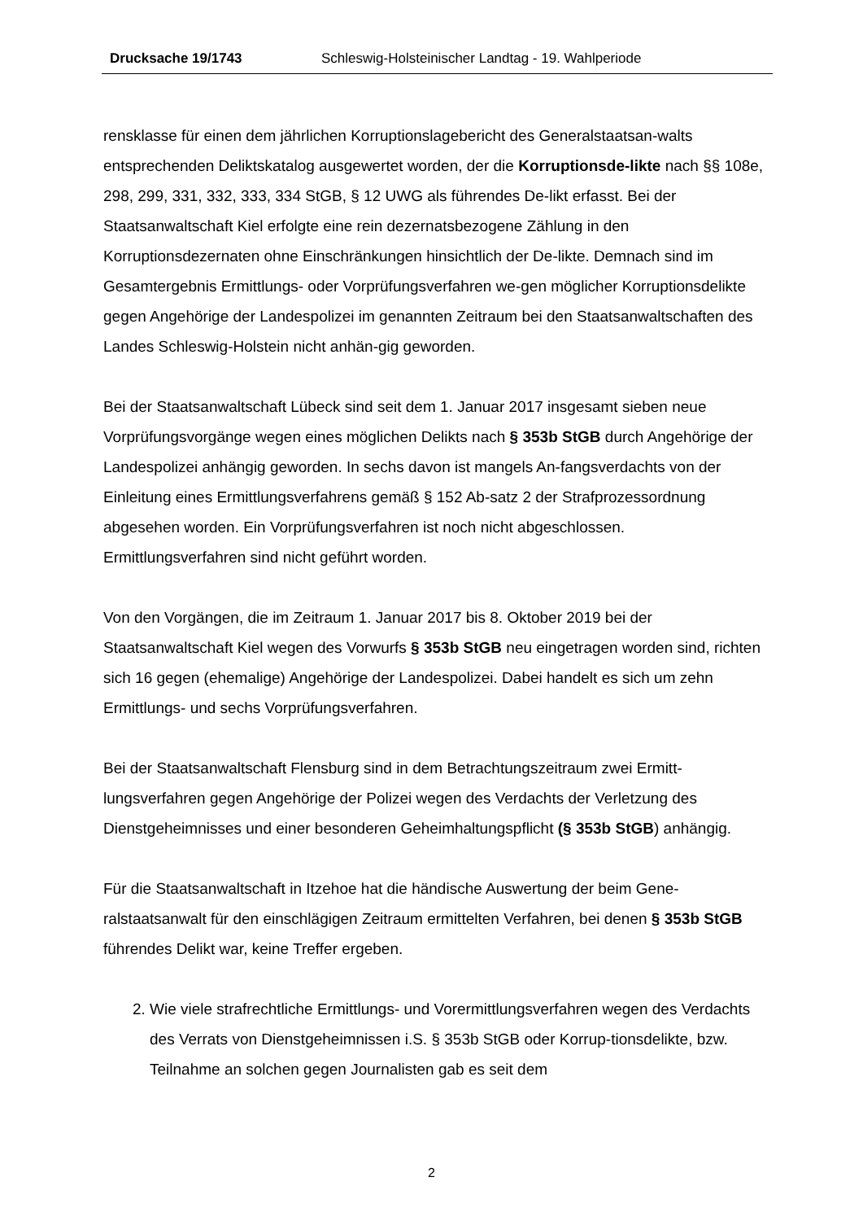Drucksache 19/1743 Schleswig-Holsteinischer Landtag - 19. Wahlperiode
rensklasse für einen dem jährlichen Korruptionslagebericht des Generalstaatsan-walts entsprechenden Deliktskatalog ausgewertet worden, der die Korruptionsde-likte nach §§ 108e, 298, 299, 331, 332, 333, 334 StGB, § 12 UWG als führendes De-likt erfasst. Bei der Staatsanwaltschaft Kiel erfolgte eine rein dezernatsbezogene Zählung in den Korruptionsdezernaten ohne Einschränkungen hinsichtlich der De-likte. Demnach sind im Gesamtergebnis Ermittlungs- oder Vorprüfungsverfahren we-gen möglicher Korruptionsdelikte gegen Angehörige der Landespolizei im genannten Zeitraum bei den Staatsanwaltschaften des Landes Schleswig-Holstein nicht anhän-gig geworden.
Bei der Staatsanwaltschaft Lübeck sind seit dem 1. Januar 2017 insgesamt sieben neue Vorprüfungsvorgänge wegen eines möglichen Delikts nach § 353b StGB durch Angehörige der Landespolizei anhängig geworden. In sechs davon ist mangels An-fangsverdachts von der Einleitung eines Ermittlungsverfahrens gemäß § 152 Ab-satz 2 der Strafprozessordnung abgesehen worden. Ein Vorprüfungsverfahren ist noch nicht abgeschlossen. Ermittlungsverfahren sind nicht geführt worden.
Von den Vorgängen, die im Zeitraum 1. Januar 2017 bis 8. Oktober 2019 bei der Staatsanwaltschaft Kiel wegen des Vorwurfs § 353b StGB neu eingetragen worden sind, richten sich 16 gegen (ehemalige) Angehörige der Landespolizei. Dabei handelt es sich um zehn Ermittlungs- und sechs Vorprüfungsverfahren.
Bei der Staatsanwaltschaft Flensburg sind in dem Betrachtungszeitraum zwei Ermitt-lungsverfahren gegen Angehörige der Polizei wegen des Verdachts der Verletzung des Dienstgeheimnisses und einer besonderen Geheimhaltungspflicht (§ 353b StGB) anhängig.
Für die Staatsanwaltschaft in Itzehoe hat die händische Auswertung der beim Gene-ralstaatsanwalt für den einschlägigen Zeitraum ermittelten Verfahren, bei denen § 353b StGB führendes Delikt war, keine Treffer ergeben.
2. Wie viele strafrechtliche Ermittlungs- und Vorermittlungsverfahren wegen des Verdachts des Verrats von Dienstgeheimnissen i.S. § 353b StGB oder Korrup-tionsdelikte, bzw. Teilnahme an solchen gegen Journalisten gab es seit dem
2